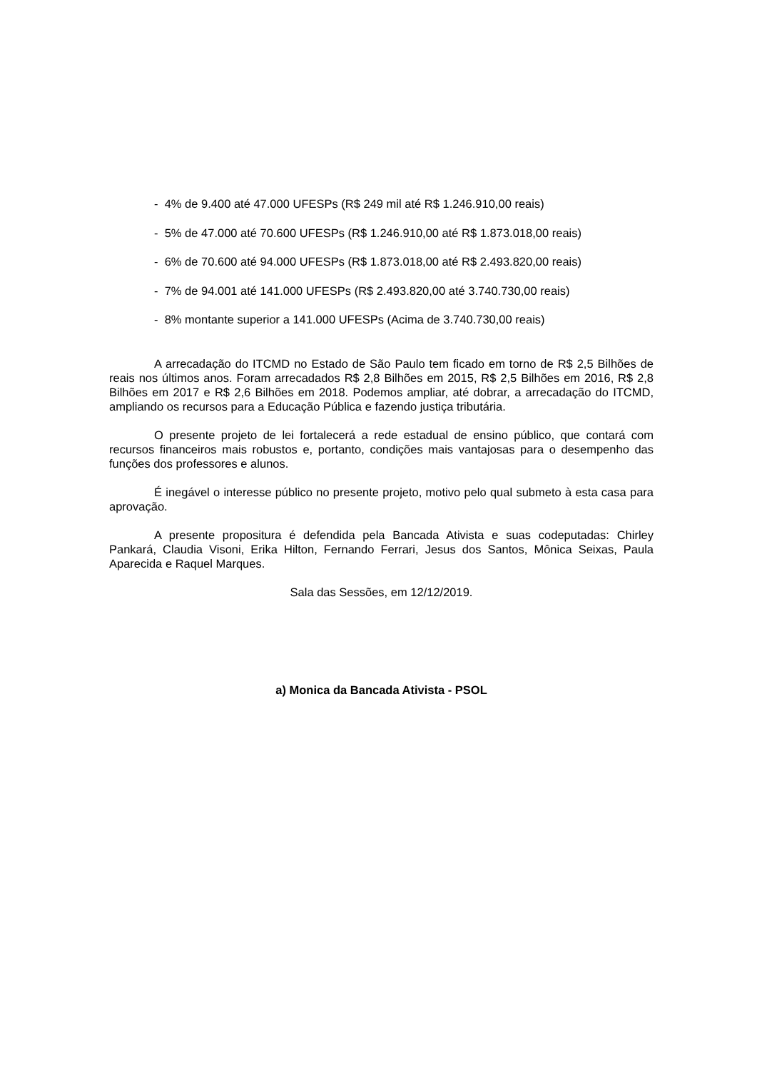- 4% de 9.400 até 47.000 UFESPs (R$ 249 mil até R$ 1.246.910,00 reais)
- 5% de 47.000 até 70.600 UFESPs (R$ 1.246.910,00 até R$ 1.873.018,00 reais)
- 6% de 70.600 até 94.000 UFESPs (R$ 1.873.018,00 até R$ 2.493.820,00 reais)
- 7% de 94.001 até 141.000 UFESPs (R$ 2.493.820,00 até 3.740.730,00 reais)
- 8% montante superior a 141.000 UFESPs (Acima de 3.740.730,00 reais)
A arrecadação do ITCMD no Estado de São Paulo tem ficado em torno de R$ 2,5 Bilhões de reais nos últimos anos. Foram arrecadados R$ 2,8 Bilhões em 2015, R$ 2,5 Bilhões em 2016, R$ 2,8 Bilhões em 2017 e R$ 2,6 Bilhões em 2018. Podemos ampliar, até dobrar, a arrecadação do ITCMD, ampliando os recursos para a Educação Pública e fazendo justiça tributária.
O presente projeto de lei fortalecerá a rede estadual de ensino público, que contará com recursos financeiros mais robustos e, portanto, condições mais vantajosas para o desempenho das funções dos professores e alunos.
É inegável o interesse público no presente projeto, motivo pelo qual submeto à esta casa para aprovação.
A presente propositura é defendida pela Bancada Ativista e suas codeputadas: Chirley Pankará, Claudia Visoni, Erika Hilton, Fernando Ferrari, Jesus dos Santos, Mônica Seixas, Paula Aparecida e Raquel Marques.
Sala das Sessões, em 12/12/2019.
a) Monica da Bancada Ativista - PSOL